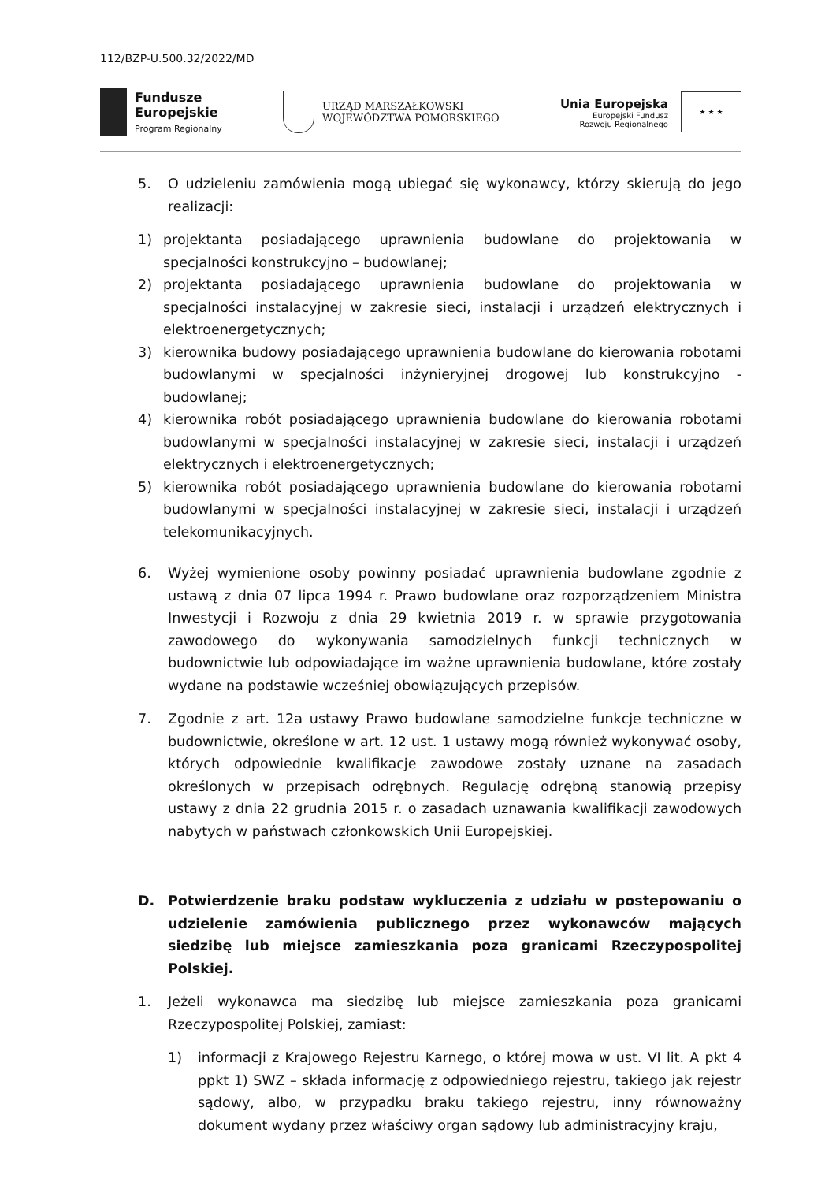112/BZP-U.500.32/2022/MD
Fundusze
Europejskie
Program Regionalny
URZĄD MARSZAŁKOWSKI
WOJEWÓDZTWA POMORSKIEGO
Unia Europejska
Europejski Fundusz
Rozwoju Regionalnego
★ ★ ★
5. O udzieleniu zamówienia mogą ubiegać się wykonawcy, którzy skierują do jego realizacji:
1) projektanta posiadającego uprawnienia budowlane do projektowania w specjalności konstrukcyjno – budowlanej;
2) projektanta posiadającego uprawnienia budowlane do projektowania w specjalności instalacyjnej w zakresie sieci, instalacji i urządzeń elektrycznych i elektroenergetycznych;
3) kierownika budowy posiadającego uprawnienia budowlane do kierowania robotami budowlanymi w specjalności inżynieryjnej drogowej lub konstrukcyjno - budowlanej;
4) kierownika robót posiadającego uprawnienia budowlane do kierowania robotami budowlanymi w specjalności instalacyjnej w zakresie sieci, instalacji i urządzeń elektrycznych i elektroenergetycznych;
5) kierownika robót posiadającego uprawnienia budowlane do kierowania robotami budowlanymi w specjalności instalacyjnej w zakresie sieci, instalacji i urządzeń telekomunikacyjnych.
6. Wyżej wymienione osoby powinny posiadać uprawnienia budowlane zgodnie z ustawą z dnia 07 lipca 1994 r. Prawo budowlane oraz rozporządzeniem Ministra Inwestycji i Rozwoju z dnia 29 kwietnia 2019 r. w sprawie przygotowania zawodowego do wykonywania samodzielnych funkcji technicznych w budownictwie lub odpowiadające im ważne uprawnienia budowlane, które zostały wydane na podstawie wcześniej obowiązujących przepisów.
7. Zgodnie z art. 12a ustawy Prawo budowlane samodzielne funkcje techniczne w budownictwie, określone w art. 12 ust. 1 ustawy mogą również wykonywać osoby, których odpowiednie kwalifikacje zawodowe zostały uznane na zasadach określonych w przepisach odrębnych. Regulację odrębną stanowią przepisy ustawy z dnia 22 grudnia 2015 r. o zasadach uznawania kwalifikacji zawodowych nabytych w państwach członkowskich Unii Europejskiej.
D. Potwierdzenie braku podstaw wykluczenia z udziału w postepowaniu o udzielenie zamówienia publicznego przez wykonawców mających siedzibę lub miejsce zamieszkania poza granicami Rzeczypospolitej Polskiej.
1. Jeżeli wykonawca ma siedzibę lub miejsce zamieszkania poza granicami Rzeczypospolitej Polskiej, zamiast:
1) informacji z Krajowego Rejestru Karnego, o której mowa w ust. VI lit. A pkt 4 ppkt 1) SWZ – składa informację z odpowiedniego rejestru, takiego jak rejestr sądowy, albo, w przypadku braku takiego rejestru, inny równoważny dokument wydany przez właściwy organ sądowy lub administracyjny kraju,